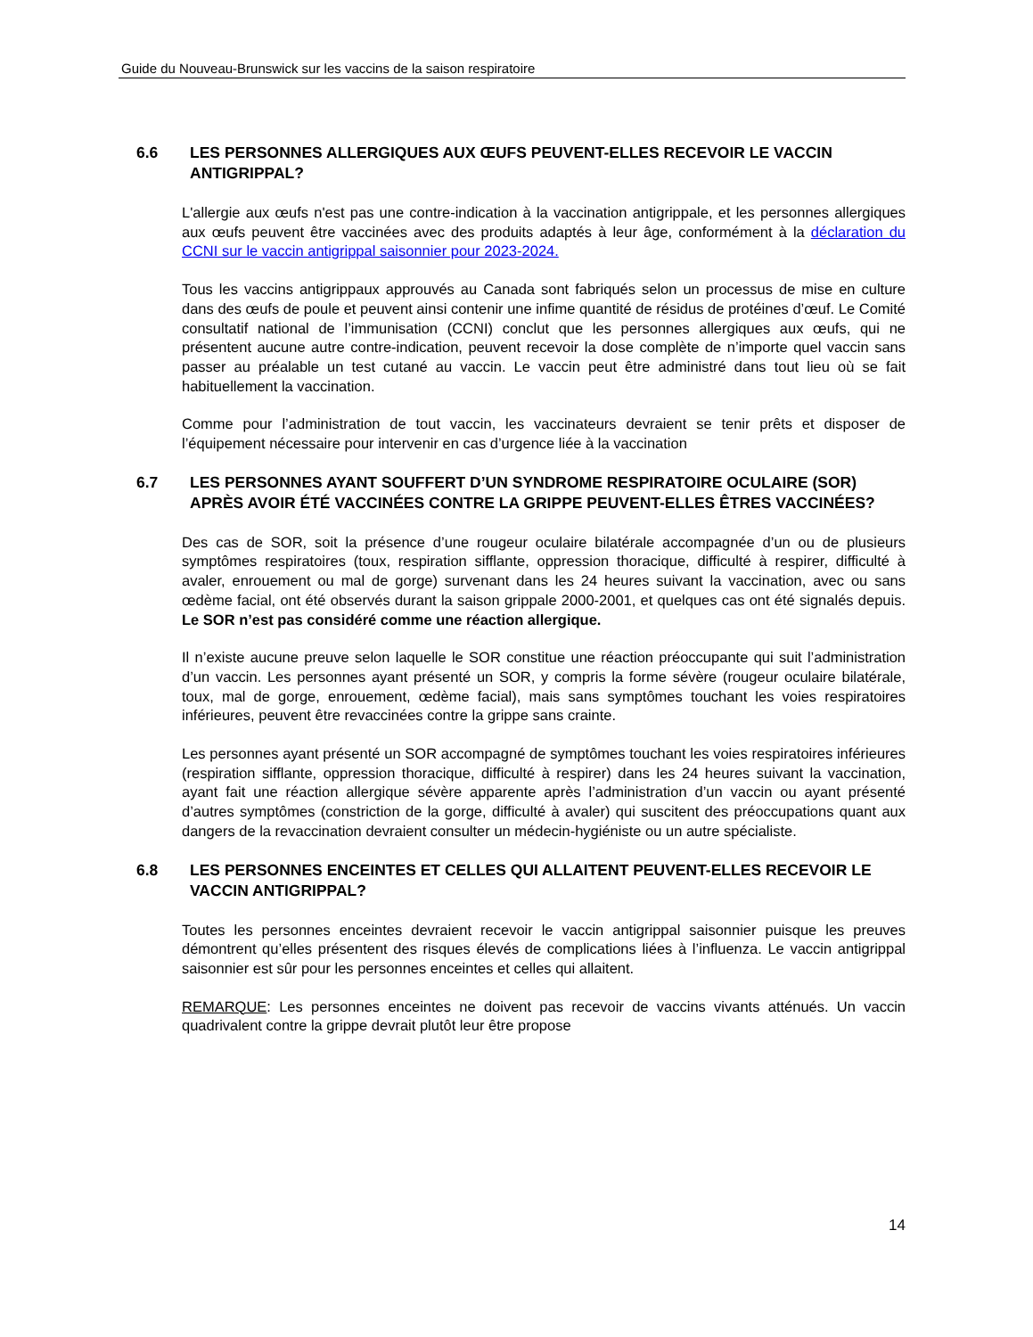Guide du Nouveau-Brunswick sur les vaccins de la saison respiratoire
6.6 LES PERSONNES ALLERGIQUES AUX ŒUFS PEUVENT-ELLES RECEVOIR LE VACCIN ANTIGRIPPAL?
L'allergie aux œufs n'est pas une contre-indication à la vaccination antigrippale, et les personnes allergiques aux œufs peuvent être vaccinées avec des produits adaptés à leur âge, conformément à la déclaration du CCNI sur le vaccin antigrippal saisonnier pour 2023-2024.
Tous les vaccins antigrippaux approuvés au Canada sont fabriqués selon un processus de mise en culture dans des œufs de poule et peuvent ainsi contenir une infime quantité de résidus de protéines d’œuf. Le Comité consultatif national de l’immunisation (CCNI) conclut que les personnes allergiques aux œufs, qui ne présentent aucune autre contre-indication, peuvent recevoir la dose complète de n’importe quel vaccin sans passer au préalable un test cutané au vaccin. Le vaccin peut être administré dans tout lieu où se fait habituellement la vaccination.
Comme pour l’administration de tout vaccin, les vaccinateurs devraient se tenir prêts et disposer de l’équipement nécessaire pour intervenir en cas d’urgence liée à la vaccination
6.7 LES PERSONNES AYANT SOUFFERT D’UN SYNDROME RESPIRATOIRE OCULAIRE (SOR) APRÈS AVOIR ÉTÉ VACCINÉES CONTRE LA GRIPPE PEUVENT-ELLES ÊTRES VACCINÉES?
Des cas de SOR, soit la présence d’une rougeur oculaire bilatérale accompagnée d’un ou de plusieurs symptômes respiratoires (toux, respiration sifflante, oppression thoracique, difficulté à respirer, difficulté à avaler, enrouement ou mal de gorge) survenant dans les 24 heures suivant la vaccination, avec ou sans œdème facial, ont été observés durant la saison grippale 2000-2001, et quelques cas ont été signalés depuis. Le SOR n’est pas considéré comme une réaction allergique.
Il n’existe aucune preuve selon laquelle le SOR constitue une réaction préoccupante qui suit l’administration d’un vaccin. Les personnes ayant présenté un SOR, y compris la forme sévère (rougeur oculaire bilatérale, toux, mal de gorge, enrouement, œdème facial), mais sans symptômes touchant les voies respiratoires inférieures, peuvent être revaccinées contre la grippe sans crainte.
Les personnes ayant présenté un SOR accompagné de symptômes touchant les voies respiratoires inférieures (respiration sifflante, oppression thoracique, difficulté à respirer) dans les 24 heures suivant la vaccination, ayant fait une réaction allergique sévère apparente après l’administration d’un vaccin ou ayant présenté d’autres symptômes (constriction de la gorge, difficulté à avaler) qui suscitent des préoccupations quant aux dangers de la revaccination devraient consulter un médecin-hygiéniste ou un autre spécialiste.
6.8 LES PERSONNES ENCEINTES ET CELLES QUI ALLAITENT PEUVENT-ELLES RECEVOIR LE VACCIN ANTIGRIPPAL?
Toutes les personnes enceintes devraient recevoir le vaccin antigrippal saisonnier puisque les preuves démontrent qu’elles présentent des risques élevés de complications liées à l’influenza. Le vaccin antigrippal saisonnier est sûr pour les personnes enceintes et celles qui allaitent.
REMARQUE: Les personnes enceintes ne doivent pas recevoir de vaccins vivants atténués. Un vaccin quadrivalent contre la grippe devrait plutôt leur être propose
14